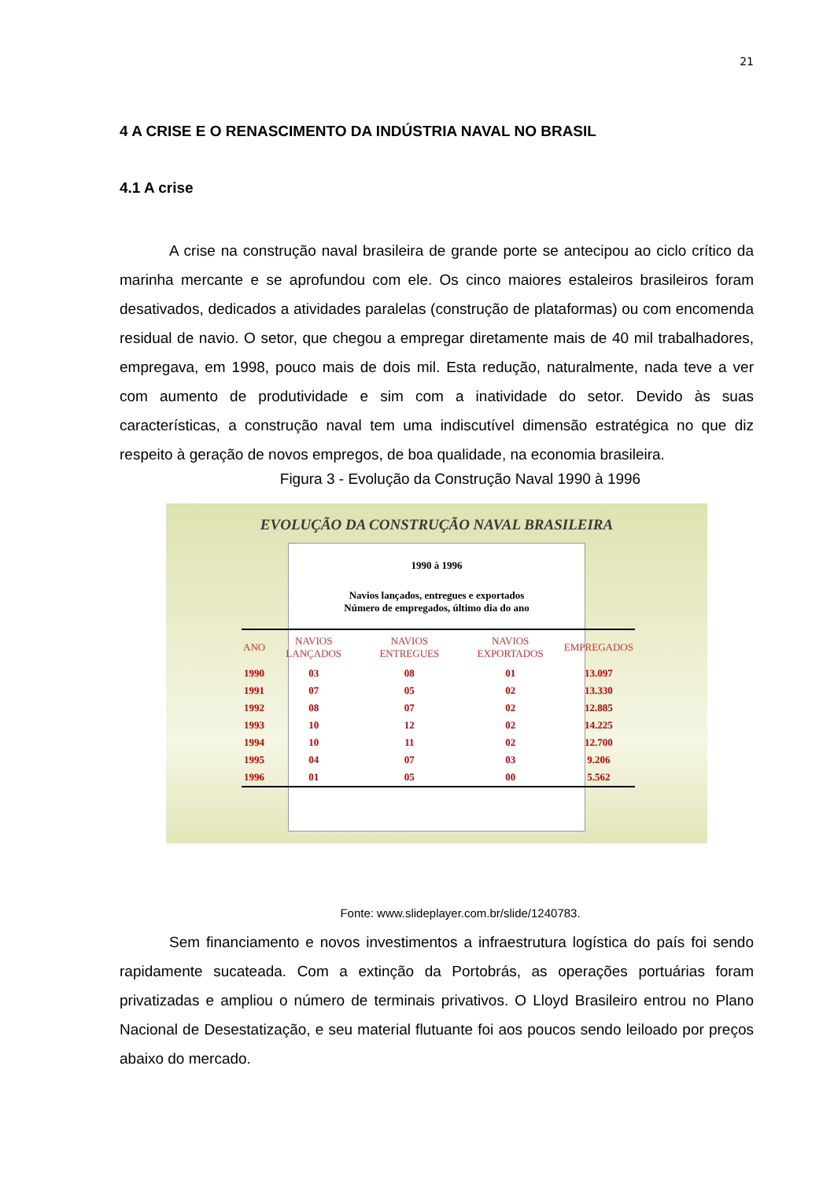21
4 A CRISE E O RENASCIMENTO DA INDÚSTRIA NAVAL NO BRASIL
4.1 A crise
A crise na construção naval brasileira de grande porte se antecipou ao ciclo crítico da marinha mercante e se aprofundou com ele. Os cinco maiores estaleiros brasileiros foram desativados, dedicados a atividades paralelas (construção de plataformas) ou com encomenda residual de navio. O setor, que chegou a empregar diretamente mais de 40 mil trabalhadores, empregava, em 1998, pouco mais de dois mil. Esta redução, naturalmente, nada teve a ver com aumento de produtividade e sim com a inatividade do setor. Devido às suas características, a construção naval tem uma indiscutível dimensão estratégica no que diz respeito à geração de novos empregos, de boa qualidade, na economia brasileira.
Figura 3 - Evolução da Construção Naval 1990 à 1996
EVOLUÇÃO DA CONSTRUÇÃO NAVAL BRASILEIRA
1990 à 1996
Navios lançados, entregues e exportados
Número de empregados, último dia do ano
| ANO | NAVIOS LANÇADOS | NAVIOS ENTREGUES | NAVIOS EXPORTADOS | EMPREGADOS |
| --- | --- | --- | --- | --- |
| 1990 | 03 | 08 | 01 | 13.097 |
| 1991 | 07 | 05 | 02 | 13.330 |
| 1992 | 08 | 07 | 02 | 12.885 |
| 1993 | 10 | 12 | 02 | 14.225 |
| 1994 | 10 | 11 | 02 | 12.700 |
| 1995 | 04 | 07 | 03 | 9.206 |
| 1996 | 01 | 05 | 00 | 5.562 |
Fonte: www.slideplayer.com.br/slide/1240783.
Sem financiamento e novos investimentos a infraestrutura logística do país foi sendo rapidamente sucateada. Com a extinção da Portobrás, as operações portuárias foram privatizadas e ampliou o número de terminais privativos. O Lloyd Brasileiro entrou no Plano Nacional de Desestatização, e seu material flutuante foi aos poucos sendo leiloado por preços abaixo do mercado.